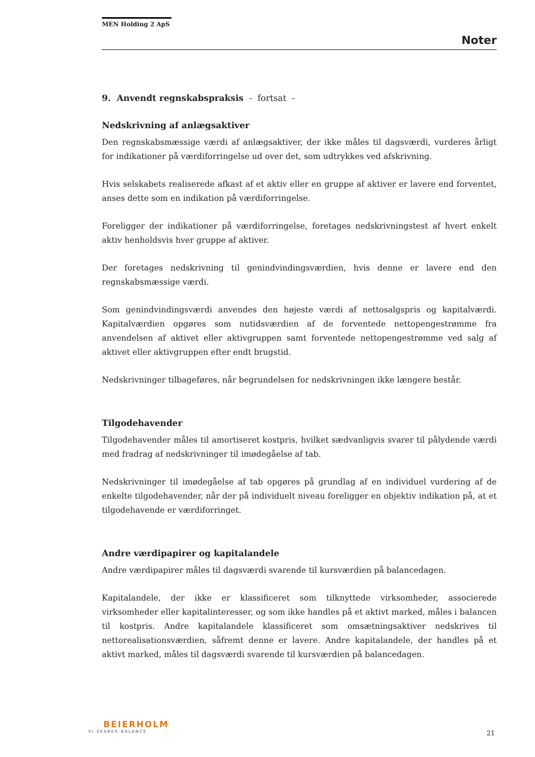MEN Holding 2 ApS
Noter
9. Anvendt regnskabspraksis - fortsat -
Nedskrivning af anlægsaktiver
Den regnskabsmæssige værdi af anlægsaktiver, der ikke måles til dagsværdi, vurderes årligt for indikationer på værdiforringelse ud over det, som udtrykkes ved afskrivning.
Hvis selskabets realiserede afkast af et aktiv eller en gruppe af aktiver er lavere end forventet, anses dette som en indikation på værdiforringelse.
Foreligger der indikationer på værdiforringelse, foretages nedskrivningstest af hvert enkelt aktiv henholdsvis hver gruppe af aktiver.
Der foretages nedskrivning til genindvindingsværdien, hvis denne er lavere end den regnskabsmæssige værdi.
Som genindvindingsværdi anvendes den højeste værdi af nettosalgspris og kapitalværdi. Kapitalværdien opgøres som nutidsværdien af de forventede nettopengestrømme fra anvendelsen af aktivet eller aktivgruppen samt forventede nettopengestrømme ved salg af aktivet eller aktivgruppen efter endt brugstid.
Nedskrivninger tilbageføres, når begrundelsen for nedskrivningen ikke længere består.
Tilgodehavender
Tilgodehavender måles til amortiseret kostpris, hvilket sædvanligvis svarer til pålydende værdi med fradrag af nedskrivninger til imødegåelse af tab.
Nedskrivninger til imødegåelse af tab opgøres på grundlag af en individuel vurdering af de enkelte tilgodehavender, når der på individuelt niveau foreligger en objektiv indikation på, at et tilgodehavende er værdiforringet.
Andre værdipapirer og kapitalandele
Andre værdipapirer måles til dagsværdi svarende til kursværdien på balancedagen.
Kapitalandele, der ikke er klassificeret som tilknyttede virksomheder, associerede virksomheder eller kapitalinteresser, og som ikke handles på et aktivt marked, måles i balancen til kostpris. Andre kapitalandele klassificeret som omsætningsaktiver nedskrives til nettorealisationsværdien, såfremt denne er lavere. Andre kapitalandele, der handles på et aktivt marked, måles til dagsværdi svarende til kursværdien på balancedagen.
BEIERHOLM
VI SKABER BALANCE
21